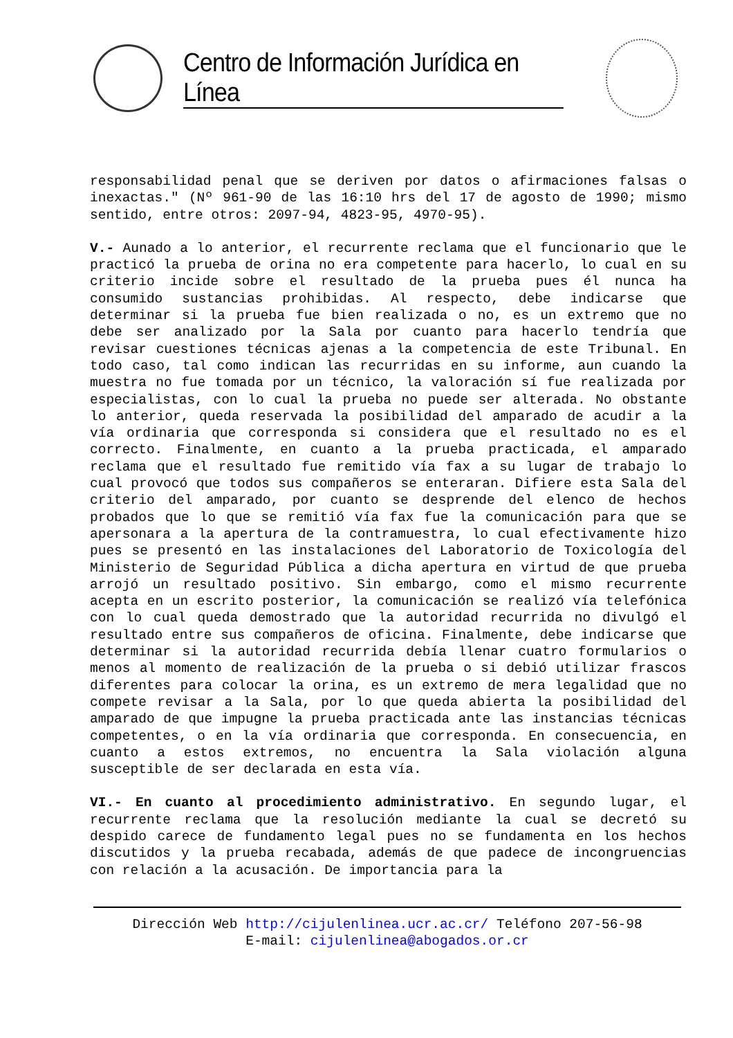Centro de Información Jurídica en Línea
responsabilidad penal que se deriven por datos o afirmaciones falsas o inexactas." (Nº 961-90 de las 16:10 hrs del 17 de agosto de 1990; mismo sentido, entre otros: 2097-94, 4823-95, 4970-95).
V.- Aunado a lo anterior, el recurrente reclama que el funcionario que le practicó la prueba de orina no era competente para hacerlo, lo cual en su criterio incide sobre el resultado de la prueba pues él nunca ha consumido sustancias prohibidas. Al respecto, debe indicarse que determinar si la prueba fue bien realizada o no, es un extremo que no debe ser analizado por la Sala por cuanto para hacerlo tendría que revisar cuestiones técnicas ajenas a la competencia de este Tribunal. En todo caso, tal como indican las recurridas en su informe, aun cuando la muestra no fue tomada por un técnico, la valoración sí fue realizada por especialistas, con lo cual la prueba no puede ser alterada. No obstante lo anterior, queda reservada la posibilidad del amparado de acudir a la vía ordinaria que corresponda si considera que el resultado no es el correcto. Finalmente, en cuanto a la prueba practicada, el amparado reclama que el resultado fue remitido vía fax a su lugar de trabajo lo cual provocó que todos sus compañeros se enteraran. Difiere esta Sala del criterio del amparado, por cuanto se desprende del elenco de hechos probados que lo que se remitió vía fax fue la comunicación para que se apersonara a la apertura de la contramuestra, lo cual efectivamente hizo pues se presentó en las instalaciones del Laboratorio de Toxicología del Ministerio de Seguridad Pública a dicha apertura en virtud de que prueba arrojó un resultado positivo. Sin embargo, como el mismo recurrente acepta en un escrito posterior, la comunicación se realizó vía telefónica con lo cual queda demostrado que la autoridad recurrida no divulgó el resultado entre sus compañeros de oficina. Finalmente, debe indicarse que determinar si la autoridad recurrida debía llenar cuatro formularios o menos al momento de realización de la prueba o si debió utilizar frascos diferentes para colocar la orina, es un extremo de mera legalidad que no compete revisar a la Sala, por lo que queda abierta la posibilidad del amparado de que impugne la prueba practicada ante las instancias técnicas competentes, o en la vía ordinaria que corresponda. En consecuencia, en cuanto a estos extremos, no encuentra la Sala violación alguna susceptible de ser declarada en esta vía.
VI.- En cuanto al procedimiento administrativo. En segundo lugar, el recurrente reclama que la resolución mediante la cual se decretó su despido carece de fundamento legal pues no se fundamenta en los hechos discutidos y la prueba recabada, además de que padece de incongruencias con relación a la acusación. De importancia para la
Dirección Web http://cijulenlinea.ucr.ac.cr/ Teléfono 207-56-98
E-mail: cijulenlinea@abogados.or.cr